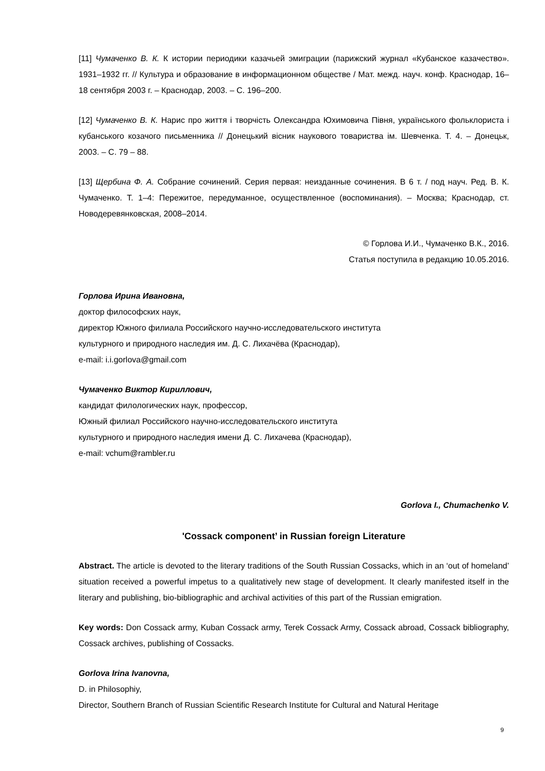[11] Чумаченко В. К. К истории периодики казачьей эмиграции (парижский журнал «Кубанское казачество». 1931–1932 гг. // Культура и образование в информационном обществе / Мат. межд. науч. конф. Краснодар, 16–18 сентября 2003 г. – Краснодар, 2003. – С. 196–200.
[12] Чумаченко В. К. Нарис про життя і творчість Олександра Юхимовича Півня, українського фольклориста і кубанського козачого письменника // Донецький вісник наукового товариства ім. Шевченка. Т. 4. – Донецьк, 2003. – С. 79 – 88.
[13] Щербина Ф. А. Собрание сочинений. Серия первая: неизданные сочинения. В 6 т. / под науч. Ред. В. К. Чумаченко. Т. 1–4: Пережитое, передуманное, осуществленное (воспоминания). – Москва; Краснодар, ст. Новодеревянковская, 2008–2014.
© Горлова И.И., Чумаченко В.К., 2016.
Статья поступила в редакцию 10.05.2016.
Горлова Ирина Ивановна,
доктор философских наук,
директор Южного филиала Российского научно-исследовательского института
культурного и природного наследия им. Д. С. Лихачёва (Краснодар),
e-mail: i.i.gorlova@gmail.com
Чумаченко Виктор Кириллович,
кандидат филологических наук, профессор,
Южный филиал Российского научно-исследовательского института
культурного и природного наследия имени Д. С. Лихачева (Краснодар),
e-mail: vchum@rambler.ru
Gorlova I., Chumachenko V.
'Cossack component’ in Russian foreign Literature
Abstract. The article is devoted to the literary traditions of the South Russian Cossacks, which in an ‘out of homeland’ situation received a powerful impetus to a qualitatively new stage of development. It clearly manifested itself in the literary and publishing, bio-bibliographic and archival activities of this part of the Russian emigration.
Key words: Don Cossack army, Kuban Cossack army, Terek Cossack Army, Cossack abroad, Cossack bibliography, Cossack archives, publishing of Cossacks.
Gorlova Irina Ivanovna,
D. in Philosophiy,
Director, Southern Branch of Russian Scientific Research Institute for Cultural and Natural Heritage
9